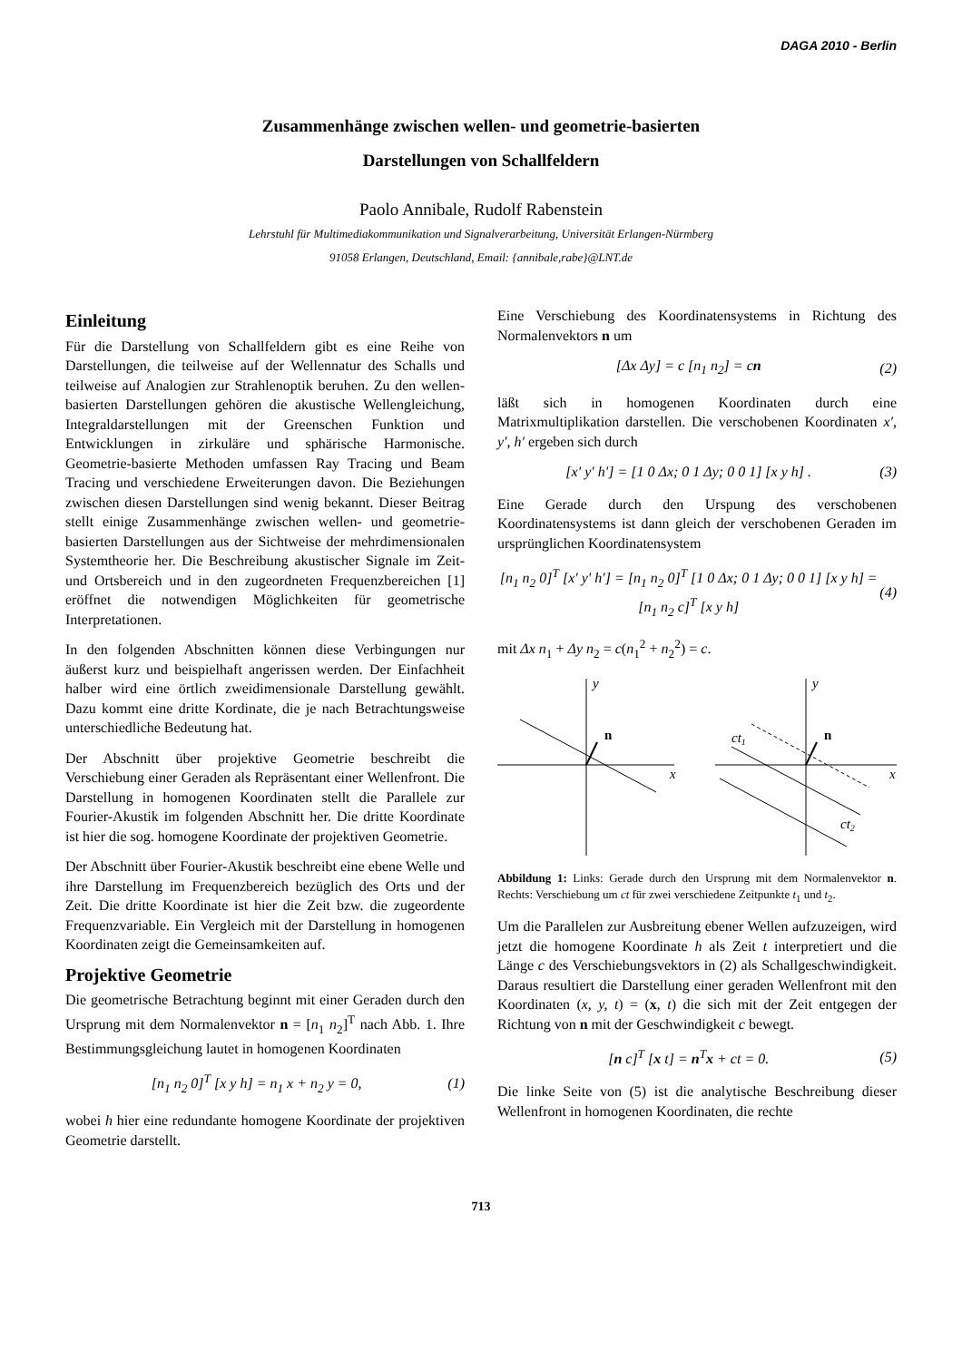DAGA 2010 - Berlin
Zusammenhänge zwischen wellen- und geometrie-basierten
Darstellungen von Schallfeldern
Paolo Annibale, Rudolf Rabenstein
Lehrstuhl für Multimediakommunikation und Signalverarbeitung, Universität Erlangen-Nürmberg
91058 Erlangen, Deutschland, Email: {annibale,rabe}@LNT.de
Einleitung
Für die Darstellung von Schallfeldern gibt es eine Reihe von Darstellungen, die teilweise auf der Wellennatur des Schalls und teilweise auf Analogien zur Strahlenoptik beruhen. Zu den wellen-basierten Darstellungen gehören die akustische Wellengleichung, Integraldarstellungen mit der Greenschen Funktion und Entwicklungen in zirkuläre und sphärische Harmonische. Geometrie-basierte Methoden umfassen Ray Tracing und Beam Tracing und verschiedene Erweiterungen davon. Die Beziehungen zwischen diesen Darstellungen sind wenig bekannt. Dieser Beitrag stellt einige Zusammenhänge zwischen wellen- und geometrie-basierten Darstellungen aus der Sichtweise der mehrdimensionalen Systemtheorie her. Die Beschreibung akustischer Signale im Zeit- und Ortsbereich und in den zugeordneten Frequenzbereichen [1] eröffnet die notwendigen Möglichkeiten für geometrische Interpretationen.
In den folgenden Abschnitten können diese Verbingungen nur äußerst kurz und beispielhaft angerissen werden. Der Einfachheit halber wird eine örtlich zweidimensionale Darstellung gewählt. Dazu kommt eine dritte Kordinate, die je nach Betrachtungsweise unterschiedliche Bedeutung hat.
Der Abschnitt über projektive Geometrie beschreibt die Verschiebung einer Geraden als Repräsentant einer Wellenfront. Die Darstellung in homogenen Koordinaten stellt die Parallele zur Fourier-Akustik im folgenden Abschnitt her. Die dritte Koordinate ist hier die sog. homogene Koordinate der projektiven Geometrie.
Der Abschnitt über Fourier-Akustik beschreibt eine ebene Welle und ihre Darstellung im Frequenzbereich bezüglich des Orts und der Zeit. Die dritte Koordinate ist hier die Zeit bzw. die zugeordente Frequenzvariable. Ein Vergleich mit der Darstellung in homogenen Koordinaten zeigt die Gemeinsamkeiten auf.
Projektive Geometrie
Die geometrische Betrachtung beginnt mit einer Geraden durch den Ursprung mit dem Normalenvektor n = [n<sub>1</sub> n<sub>2</sub>]<sup>T</sup> nach Abb. 1. Ihre Bestimmungsgleichung lautet in homogenen Koordinaten
[n<sub>1</sub> n<sub>2</sub> 0]<sup>T</sup> [x y h] = n<sub>1</sub> x + n<sub>2</sub> y = 0, (1)
wobei h hier eine redundante homogene Koordinate der projektiven Geometrie darstellt.
Eine Verschiebung des Koordinatensystems in Richtung des Normalenvektors n um
[Δx Δy] = c [n<sub>1</sub> n<sub>2</sub>] = cn (2)
läßt sich in homogenen Koordinaten durch eine Matrixmultiplikation darstellen. Die verschobenen Koordinaten x′, y′, h′ ergeben sich durch
[x′ y′ h′] = [1 0 Δx; 0 1 Δy; 0 0 1] [x y h] . (3)
Eine Gerade durch den Urspung des verschobenen Koordinatensystems ist dann gleich der verschobenen Geraden im ursprünglichen Koordinatensystem
[n<sub>1</sub> n<sub>2</sub> 0]<sup>T</sup> [x′ y′ h′] = [n<sub>1</sub> n<sub>2</sub> 0]<sup>T</sup> [1 0 Δx; 0 1 Δy; 0 0 1] [x y h] = [n<sub>1</sub> n<sub>2</sub> c]<sup>T</sup> [x y h] (4)
mit Δx n<sub>1</sub> + Δy n<sub>2</sub> = c(n<sub>1</sub><sup>2</sup> + n<sub>2</sub><sup>2</sup>) = c.
y
x
n
y
x
n
ct1
ct2
Abbildung 1: Links: Gerade durch den Ursprung mit dem Normalenvektor n. Rechts: Verschiebung um ct für zwei verschiedene Zeitpunkte t<sub>1</sub> und t<sub>2</sub>.
Um die Parallelen zur Ausbreitung ebener Wellen aufzuzeigen, wird jetzt die homogene Koordinate h als Zeit t interpretiert und die Länge c des Verschiebungsvektors in (2) als Schallgeschwindigkeit. Daraus resultiert die Darstellung einer geraden Wellenfront mit den Koordinaten (x, y, t) = (x, t) die sich mit der Zeit entgegen der Richtung von n mit der Geschwindigkeit c bewegt.
[n c]<sup>T</sup> [x t] = n<sup>T</sup>x + ct = 0. (5)
Die linke Seite von (5) ist die analytische Beschreibung dieser Wellenfront in homogenen Koordinaten, die rechte
713